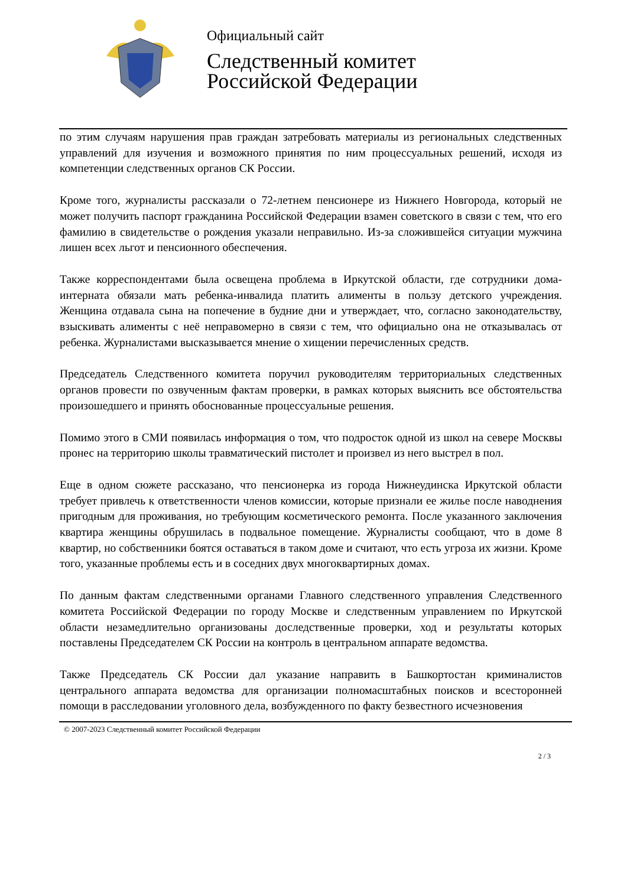Официальный сайт
Следственный комитет
Российской Федерации
по этим случаям нарушения прав граждан затребовать материалы из региональных следственных управлений для изучения и возможного принятия по ним процессуальных решений, исходя из компетенции следственных органов СК России.
Кроме того, журналисты рассказали о 72-летнем пенсионере из Нижнего Новгорода, который не может получить паспорт гражданина Российской Федерации взамен советского в связи с тем, что его фамилию в свидетельстве о рождения указали неправильно. Из-за сложившейся ситуации мужчина лишен всех льгот и пенсионного обеспечения.
Также корреспондентами была освещена проблема в Иркутской области, где сотрудники дома-интерната обязали мать ребенка-инвалида платить алименты в пользу детского учреждения. Женщина отдавала сына на попечение в будние дни и утверждает, что, согласно законодательству, взыскивать алименты с неё неправомерно в связи с тем, что официально она не отказывалась от ребенка. Журналистами высказывается мнение о хищении перечисленных средств.
Председатель Следственного комитета поручил руководителям территориальных следственных органов провести по озвученным фактам проверки, в рамках которых выяснить все обстоятельства произошедшего и принять обоснованные процессуальные решения.
Помимо этого в СМИ появилась информация о том, что подросток одной из школ на севере Москвы пронес на территорию школы травматический пистолет и произвел из него выстрел в пол.
Еще в одном сюжете рассказано, что пенсионерка из города Нижнеудинска Иркутской области требует привлечь к ответственности членов комиссии, которые признали ее жилье после наводнения пригодным для проживания, но требующим косметического ремонта. После указанного заключения квартира женщины обрушилась в подвальное помещение. Журналисты сообщают, что в доме 8 квартир, но собственники боятся оставаться в таком доме и считают, что есть угроза их жизни. Кроме того, указанные проблемы есть и в соседних двух многоквартирных домах.
По данным фактам следственными органами Главного следственного управления Следственного комитета Российской Федерации по городу Москве и следственным управлением по Иркутской области незамедлительно организованы доследственные проверки, ход и результаты которых поставлены Председателем СК России на контроль в центральном аппарате ведомства.
Также Председатель СК России дал указание направить в Башкортостан криминалистов центрального аппарата ведомства для организации полномасштабных поисков и всесторонней помощи в расследовании уголовного дела, возбужденного по факту безвестного исчезновения
© 2007-2023 Следственный комитет Российской Федерации
2 / 3